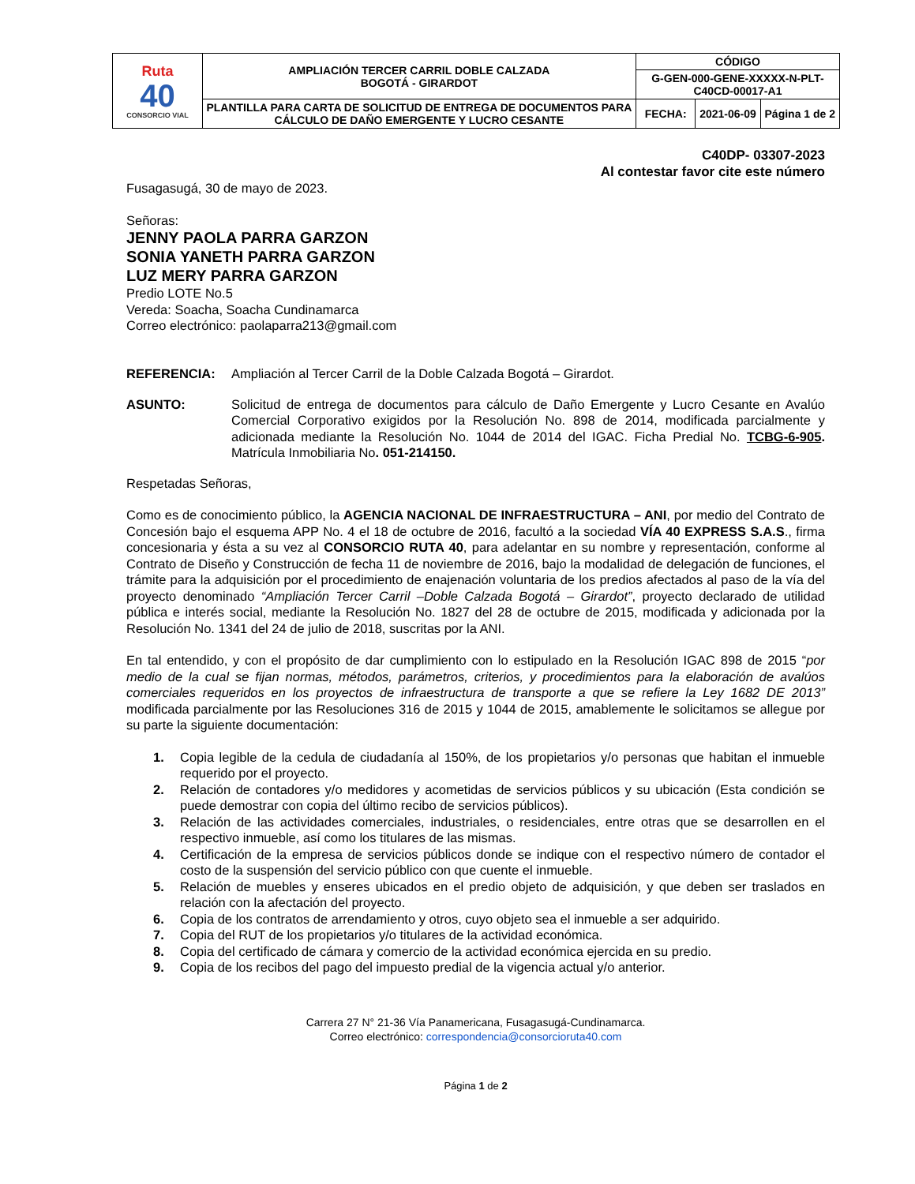| Ruta 40 CONSORCIO VIAL | AMPLIACIÓN TERCER CARRIL DOBLE CALZADA BOGOTÁ - GIRARDOT | CÓDIGO | | |
| | | G-GEN-000-GENE-XXXXX-N-PLT-C40CD-00017-A1 | | |
| | PLANTILLA PARA CARTA DE SOLICITUD DE ENTREGA DE DOCUMENTOS PARA CÁLCULO DE DAÑO EMERGENTE Y LUCRO CESANTE | FECHA: | 2021-06-09 | Página 1 de 2 |
C40DP- 03307-2023
Al contestar favor cite este número
Fusagasugá, 30 de mayo de 2023.
Señoras:
JENNY PAOLA PARRA GARZON
SONIA YANETH PARRA GARZON
LUZ MERY PARRA GARZON
Predio LOTE No.5
Vereda: Soacha, Soacha Cundinamarca
Correo electrónico: paolaparra213@gmail.com
REFERENCIA: Ampliación al Tercer Carril de la Doble Calzada Bogotá – Girardot.
ASUNTO: Solicitud de entrega de documentos para cálculo de Daño Emergente y Lucro Cesante en Avalúo Comercial Corporativo exigidos por la Resolución No. 898 de 2014, modificada parcialmente y adicionada mediante la Resolución No. 1044 de 2014 del IGAC. Ficha Predial No. TCBG-6-905. Matrícula Inmobiliaria No. 051-214150.
Respetadas Señoras,
Como es de conocimiento público, la AGENCIA NACIONAL DE INFRAESTRUCTURA – ANI, por medio del Contrato de Concesión bajo el esquema APP No. 4 el 18 de octubre de 2016, facultó a la sociedad VÍA 40 EXPRESS S.A.S., firma concesionaria y ésta a su vez al CONSORCIO RUTA 40, para adelantar en su nombre y representación, conforme al Contrato de Diseño y Construcción de fecha 11 de noviembre de 2016, bajo la modalidad de delegación de funciones, el trámite para la adquisición por el procedimiento de enajenación voluntaria de los predios afectados al paso de la vía del proyecto denominado “Ampliación Tercer Carril –Doble Calzada Bogotá – Girardot”, proyecto declarado de utilidad pública e interés social, mediante la Resolución No. 1827 del 28 de octubre de 2015, modificada y adicionada por la Resolución No. 1341 del 24 de julio de 2018, suscritas por la ANI.
En tal entendido, y con el propósito de dar cumplimiento con lo estipulado en la Resolución IGAC 898 de 2015 “por medio de la cual se fijan normas, métodos, parámetros, criterios, y procedimientos para la elaboración de avalúos comerciales requeridos en los proyectos de infraestructura de transporte a que se refiere la Ley 1682 DE 2013” modificada parcialmente por las Resoluciones 316 de 2015 y 1044 de 2015, amablemente le solicitamos se allegue por su parte la siguiente documentación:
1. Copia legible de la cedula de ciudadanía al 150%, de los propietarios y/o personas que habitan el inmueble requerido por el proyecto.
2. Relación de contadores y/o medidores y acometidas de servicios públicos y su ubicación (Esta condición se puede demostrar con copia del último recibo de servicios públicos).
3. Relación de las actividades comerciales, industriales, o residenciales, entre otras que se desarrollen en el respectivo inmueble, así como los titulares de las mismas.
4. Certificación de la empresa de servicios públicos donde se indique con el respectivo número de contador el costo de la suspensión del servicio público con que cuente el inmueble.
5. Relación de muebles y enseres ubicados en el predio objeto de adquisición, y que deben ser traslados en relación con la afectación del proyecto.
6. Copia de los contratos de arrendamiento y otros, cuyo objeto sea el inmueble a ser adquirido.
7. Copia del RUT de los propietarios y/o titulares de la actividad económica.
8. Copia del certificado de cámara y comercio de la actividad económica ejercida en su predio.
9. Copia de los recibos del pago del impuesto predial de la vigencia actual y/o anterior.
Carrera 27 N° 21-36 Vía Panamericana, Fusagasugá-Cundinamarca.
Correo electrónico: correspondencia@consorcioruta40.com
Página 1 de 2